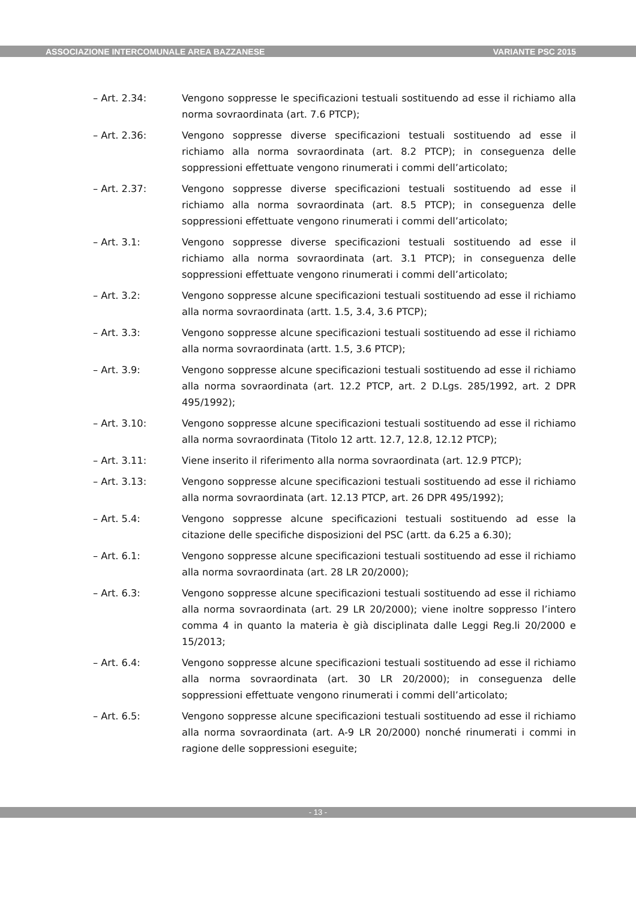ASSOCIAZIONE INTERCOMUNALE AREA BAZZANESE VARIANTE PSC 2015
– Art. 2.34: Vengono soppresse le specificazioni testuali sostituendo ad esse il richiamo alla norma sovraordinata (art. 7.6 PTCP);
– Art. 2.36: Vengono soppresse diverse specificazioni testuali sostituendo ad esse il richiamo alla norma sovraordinata (art. 8.2 PTCP); in conseguenza delle soppressioni effettuate vengono rinumerati i commi dell’articolato;
– Art. 2.37: Vengono soppresse diverse specificazioni testuali sostituendo ad esse il richiamo alla norma sovraordinata (art. 8.5 PTCP); in conseguenza delle soppressioni effettuate vengono rinumerati i commi dell’articolato;
– Art. 3.1: Vengono soppresse diverse specificazioni testuali sostituendo ad esse il richiamo alla norma sovraordinata (art. 3.1 PTCP); in conseguenza delle soppressioni effettuate vengono rinumerati i commi dell’articolato;
– Art. 3.2: Vengono soppresse alcune specificazioni testuali sostituendo ad esse il richiamo alla norma sovraordinata (artt. 1.5, 3.4, 3.6 PTCP);
– Art. 3.3: Vengono soppresse alcune specificazioni testuali sostituendo ad esse il richiamo alla norma sovraordinata (artt. 1.5, 3.6 PTCP);
– Art. 3.9: Vengono soppresse alcune specificazioni testuali sostituendo ad esse il richiamo alla norma sovraordinata (art. 12.2 PTCP, art. 2 D.Lgs. 285/1992, art. 2 DPR 495/1992);
– Art. 3.10: Vengono soppresse alcune specificazioni testuali sostituendo ad esse il richiamo alla norma sovraordinata (Titolo 12 artt. 12.7, 12.8, 12.12 PTCP);
– Art. 3.11: Viene inserito il riferimento alla norma sovraordinata (art. 12.9 PTCP);
– Art. 3.13: Vengono soppresse alcune specificazioni testuali sostituendo ad esse il richiamo alla norma sovraordinata (art. 12.13 PTCP, art. 26 DPR 495/1992);
– Art. 5.4: Vengono soppresse alcune specificazioni testuali sostituendo ad esse la citazione delle specifiche disposizioni del PSC (artt. da 6.25 a 6.30);
– Art. 6.1: Vengono soppresse alcune specificazioni testuali sostituendo ad esse il richiamo alla norma sovraordinata (art. 28 LR 20/2000);
– Art. 6.3: Vengono soppresse alcune specificazioni testuali sostituendo ad esse il richiamo alla norma sovraordinata (art. 29 LR 20/2000); viene inoltre soppresso l’intero comma 4 in quanto la materia è già disciplinata dalle Leggi Reg.li 20/2000 e 15/2013;
– Art. 6.4: Vengono soppresse alcune specificazioni testuali sostituendo ad esse il richiamo alla norma sovraordinata (art. 30 LR 20/2000); in conseguenza delle soppressioni effettuate vengono rinumerati i commi dell’articolato;
– Art. 6.5: Vengono soppresse alcune specificazioni testuali sostituendo ad esse il richiamo alla norma sovraordinata (art. A-9 LR 20/2000) nonché rinumerati i commi in ragione delle soppressioni eseguite;
- 13 -